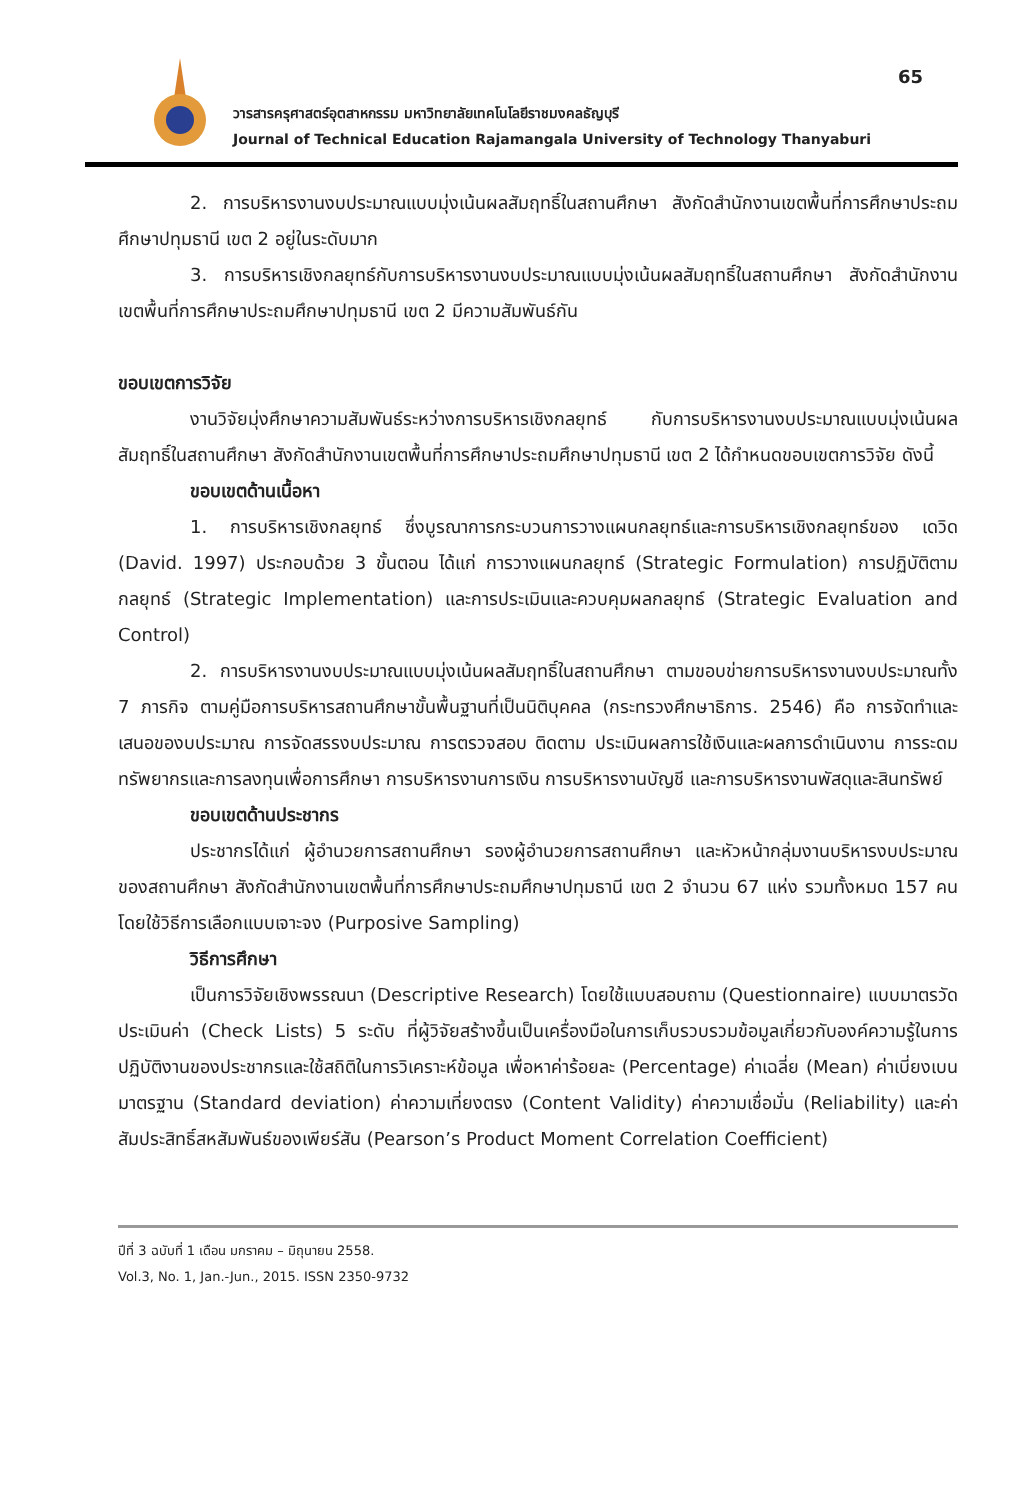65
วารสารครุศาสตร์อุตสาหกรรม มหาวิทยาลัยเทคโนโลยีราชมงคลธัญบุรี
Journal of Technical Education Rajamangala University of Technology Thanyaburi
2. การบริหารงานงบประมาณแบบมุ่งเน้นผลสัมฤทธิ์ในสถานศึกษา สังกัดสำนักงานเขตพื้นที่การศึกษาประถมศึกษาปทุมธานี เขต 2 อยู่ในระดับมาก
3. การบริหารเชิงกลยุทธ์กับการบริหารงานงบประมาณแบบมุ่งเน้นผลสัมฤทธิ์ในสถานศึกษา สังกัดสำนักงานเขตพื้นที่การศึกษาประถมศึกษาปทุมธานี เขต 2 มีความสัมพันธ์กัน
ขอบเขตการวิจัย
งานวิจัยมุ่งศึกษาความสัมพันธ์ระหว่างการบริหารเชิงกลยุทธ์ กับการบริหารงานงบประมาณแบบมุ่งเน้นผลสัมฤทธิ์ในสถานศึกษา สังกัดสำนักงานเขตพื้นที่การศึกษาประถมศึกษาปทุมธานี เขต 2 ได้กำหนดขอบเขตการวิจัย ดังนี้
ขอบเขตด้านเนื้อหา
1. การบริหารเชิงกลยุทธ์ ซึ่งบูรณาการกระบวนการวางแผนกลยุทธ์และการบริหารเชิงกลยุทธ์ของ เดวิด (David. 1997) ประกอบด้วย 3 ขั้นตอน ได้แก่ การวางแผนกลยุทธ์ (Strategic Formulation) การปฏิบัติตามกลยุทธ์ (Strategic Implementation) และการประเมินและควบคุมผลกลยุทธ์ (Strategic Evaluation and Control)
2. การบริหารงานงบประมาณแบบมุ่งเน้นผลสัมฤทธิ์ในสถานศึกษา ตามขอบข่ายการบริหารงานงบประมาณทั้ง 7 ภารกิจ ตามคู่มือการบริหารสถานศึกษาขั้นพื้นฐานที่เป็นนิติบุคคล (กระทรวงศึกษาธิการ. 2546) คือ การจัดทำและเสนอของบประมาณ การจัดสรรงบประมาณ การตรวจสอบ ติดตาม ประเมินผลการใช้เงินและผลการดำเนินงาน การระดมทรัพยากรและการลงทุนเพื่อการศึกษา การบริหารงานการเงิน การบริหารงานบัญชี และการบริหารงานพัสดุและสินทรัพย์
ขอบเขตด้านประชากร
ประชากรได้แก่ ผู้อำนวยการสถานศึกษา รองผู้อำนวยการสถานศึกษา และหัวหน้ากลุ่มงานบริหารงบประมาณของสถานศึกษา สังกัดสำนักงานเขตพื้นที่การศึกษาประถมศึกษาปทุมธานี เขต 2 จำนวน 67 แห่ง รวมทั้งหมด 157 คน โดยใช้วิธีการเลือกแบบเจาะจง (Purposive Sampling)
วิธีการศึกษา
เป็นการวิจัยเชิงพรรณนา (Descriptive Research) โดยใช้แบบสอบถาม (Questionnaire) แบบมาตรวัดประเมินค่า (Check Lists) 5 ระดับ ที่ผู้วิจัยสร้างขึ้นเป็นเครื่องมือในการเก็บรวบรวมข้อมูลเกี่ยวกับองค์ความรู้ในการปฏิบัติงานของประชากรและใช้สถิติในการวิเคราะห์ข้อมูล เพื่อหาค่าร้อยละ (Percentage) ค่าเฉลี่ย (Mean) ค่าเบี่ยงเบนมาตรฐาน (Standard deviation) ค่าความเที่ยงตรง (Content Validity) ค่าความเชื่อมั่น (Reliability) และค่าสัมประสิทธิ์สหสัมพันธ์ของเพียร์สัน (Pearson’s Product Moment Correlation Coefficient)
ปีที่ 3 ฉบับที่ 1 เดือน มกราคม – มิถุนายน 2558.
Vol.3, No. 1, Jan.-Jun., 2015. ISSN 2350-9732